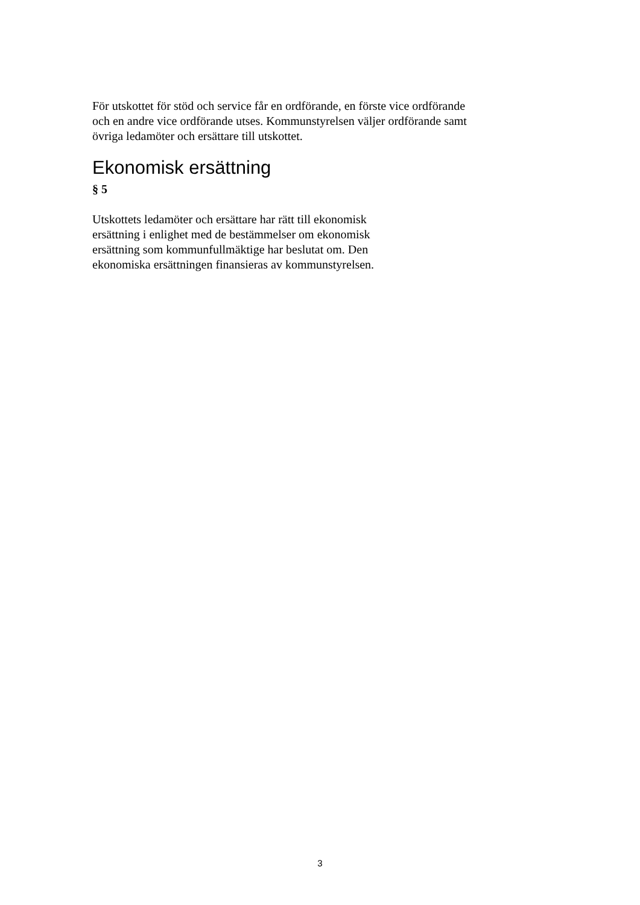För utskottet för stöd och service får en ordförande, en förste vice ordförande och en andre vice ordförande utses. Kommunstyrelsen väljer ordförande samt övriga ledamöter och ersättare till utskottet.
Ekonomisk ersättning
§ 5
Utskottets ledamöter och ersättare har rätt till ekonomisk ersättning i enlighet med de bestämmelser om ekonomisk ersättning som kommunfullmäktige har beslutat om. Den ekonomiska ersättningen finansieras av kommunstyrelsen.
3